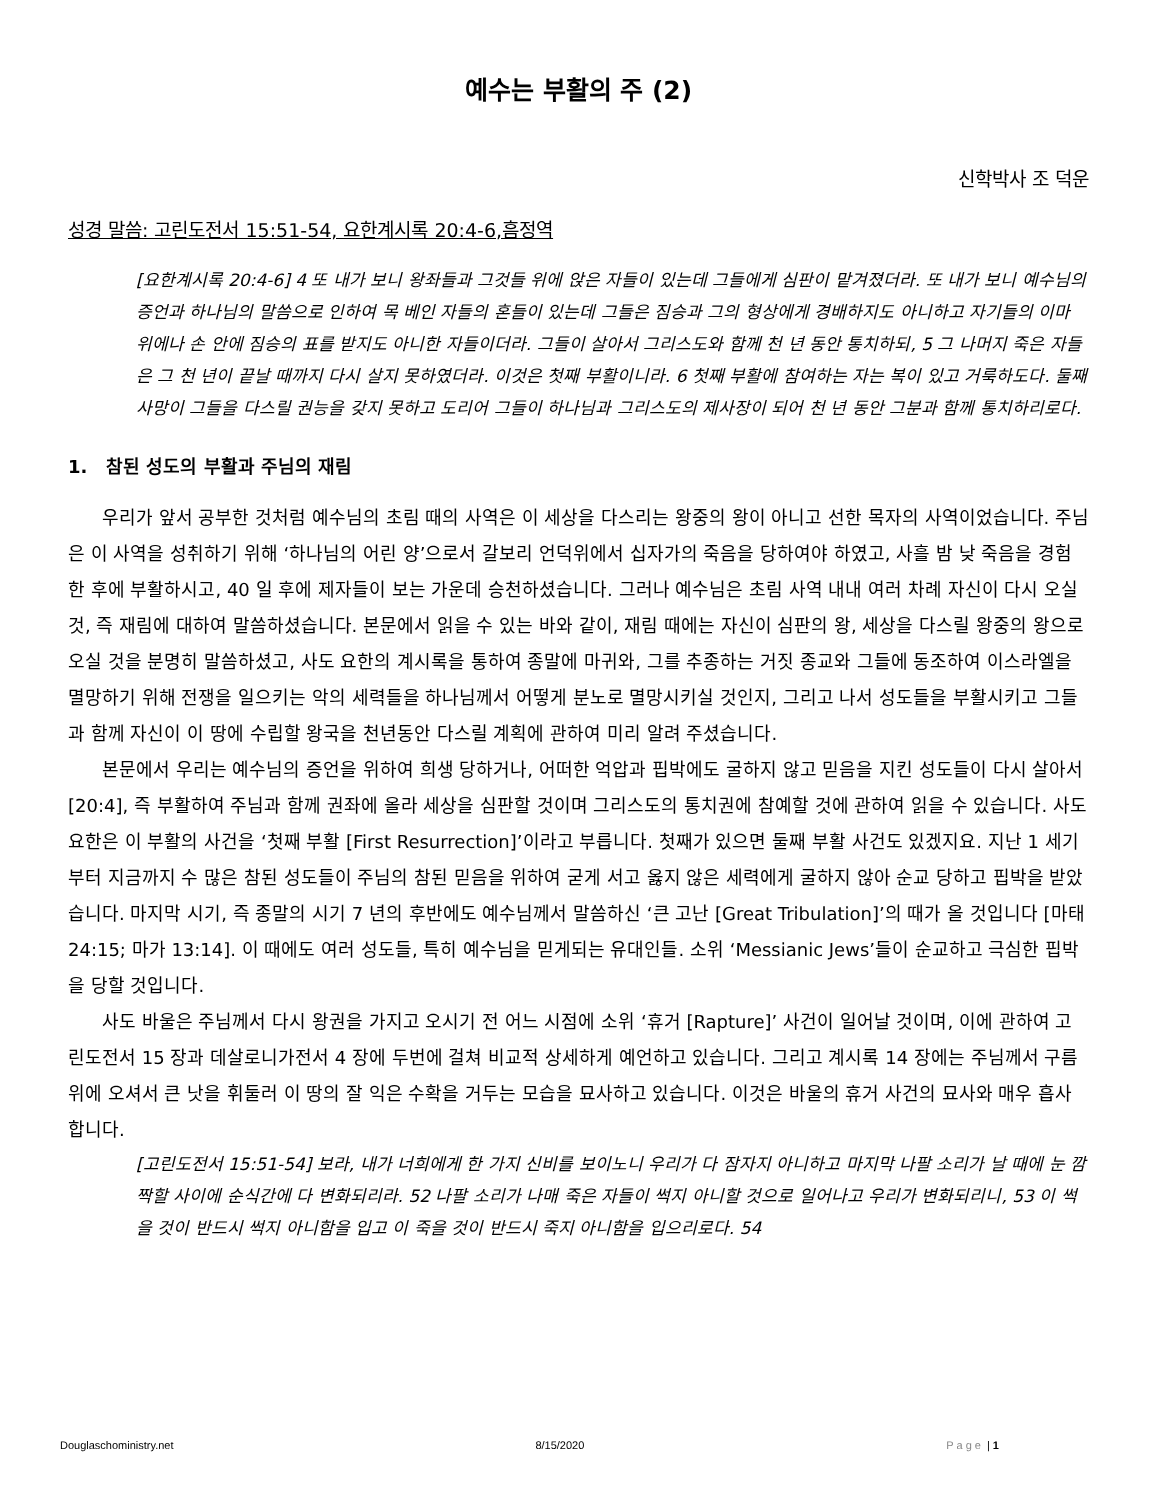예수는 부활의 주 (2)
신학박사 조 덕운
성경 말씀: 고린도전서 15:51-54, 요한계시록 20:4-6,흠정역
[요한계시록 20:4-6] 4 또 내가 보니 왕좌들과 그것들 위에 앉은 자들이 있는데 그들에게 심판이 맡겨졌더라. 또 내가 보니 예수님의 증언과 하나님의 말씀으로 인하여 목 베인 자들의 혼들이 있는데 그들은 짐승과 그의 형상에게 경배하지도 아니하고 자기들의 이마 위에나 손 안에 짐승의 표를 받지도 아니한 자들이더라. 그들이 살아서 그리스도와 함께 천 년 동안 통치하되, 5 그 나머지 죽은 자들은 그 천 년이 끝날 때까지 다시 살지 못하였더라. 이것은 첫째 부활이니라. 6 첫째 부활에 참여하는 자는 복이 있고 거룩하도다. 둘째 사망이 그들을 다스릴 권능을 갖지 못하고 도리어 그들이 하나님과 그리스도의 제사장이 되어 천 년 동안 그분과 함께 통치하리로다.
1. 참된 성도의 부활과 주님의 재림
우리가 앞서 공부한 것처럼 예수님의 초림 때의 사역은 이 세상을 다스리는 왕중의 왕이 아니고 선한 목자의 사역이었습니다. 주님은 이 사역을 성취하기 위해 ‘하나님의 어린 양’으로서 갈보리 언덕위에서 십자가의 죽음을 당하여야 하였고, 사흘 밤 낮 죽음을 경험한 후에 부활하시고, 40 일 후에 제자들이 보는 가운데 승천하셨습니다. 그러나 예수님은 초림 사역 내내 여러 차례 자신이 다시 오실 것, 즉 재림에 대하여 말씀하셨습니다. 본문에서 읽을 수 있는 바와 같이, 재림 때에는 자신이 심판의 왕, 세상을 다스릴 왕중의 왕으로 오실 것을 분명히 말씀하셨고, 사도 요한의 계시록을 통하여 종말에 마귀와, 그를 추종하는 거짓 종교와 그들에 동조하여 이스라엘을 멸망하기 위해 전쟁을 일으키는 악의 세력들을 하나님께서 어떻게 분노로 멸망시키실 것인지, 그리고 나서 성도들을 부활시키고 그들과 함께 자신이 이 땅에 수립할 왕국을 천년동안 다스릴 계획에 관하여 미리 알려 주셨습니다.
본문에서 우리는 예수님의 증언을 위하여 희생 당하거나, 어떠한 억압과 핍박에도 굴하지 않고 믿음을 지킨 성도들이 다시 살아서 [20:4], 즉 부활하여 주님과 함께 권좌에 올라 세상을 심판할 것이며 그리스도의 통치권에 참예할 것에 관하여 읽을 수 있습니다. 사도 요한은 이 부활의 사건을 ‘첫째 부활 [First Resurrection]’이라고 부릅니다. 첫째가 있으면 둘째 부활 사건도 있겠지요. 지난 1 세기부터 지금까지 수 많은 참된 성도들이 주님의 참된 믿음을 위하여 굳게 서고 옳지 않은 세력에게 굴하지 않아 순교 당하고 핍박을 받았습니다. 마지막 시기, 즉 종말의 시기 7 년의 후반에도 예수님께서 말씀하신 ‘큰 고난 [Great Tribulation]’의 때가 올 것입니다 [마태 24:15; 마가 13:14]. 이 때에도 여러 성도들, 특히 예수님을 믿게되는 유대인들. 소위 ‘Messianic Jews’들이 순교하고 극심한 핍박을 당할 것입니다.
사도 바울은 주님께서 다시 왕권을 가지고 오시기 전 어느 시점에 소위 ‘휴거 [Rapture]’ 사건이 일어날 것이며, 이에 관하여 고린도전서 15 장과 데살로니가전서 4 장에 두번에 걸쳐 비교적 상세하게 예언하고 있습니다. 그리고 계시록 14 장에는 주님께서 구름 위에 오셔서 큰 낫을 휘둘러 이 땅의 잘 익은 수확을 거두는 모습을 묘사하고 있습니다. 이것은 바울의 휴거 사건의 묘사와 매우 흡사합니다.
[고린도전서 15:51-54] 보라, 내가 너희에게 한 가지 신비를 보이노니 우리가 다 잠자지 아니하고 마지막 나팔 소리가 날 때에 눈 깜짝할 사이에 순식간에 다 변화되리라. 52 나팔 소리가 나매 죽은 자들이 썩지 아니할 것으로 일어나고 우리가 변화되리니, 53 이 썩을 것이 반드시 썩지 아니함을 입고 이 죽을 것이 반드시 죽지 아니함을 입으리로다. 54
Douglaschoministry.net 8/15/2020 Page | 1